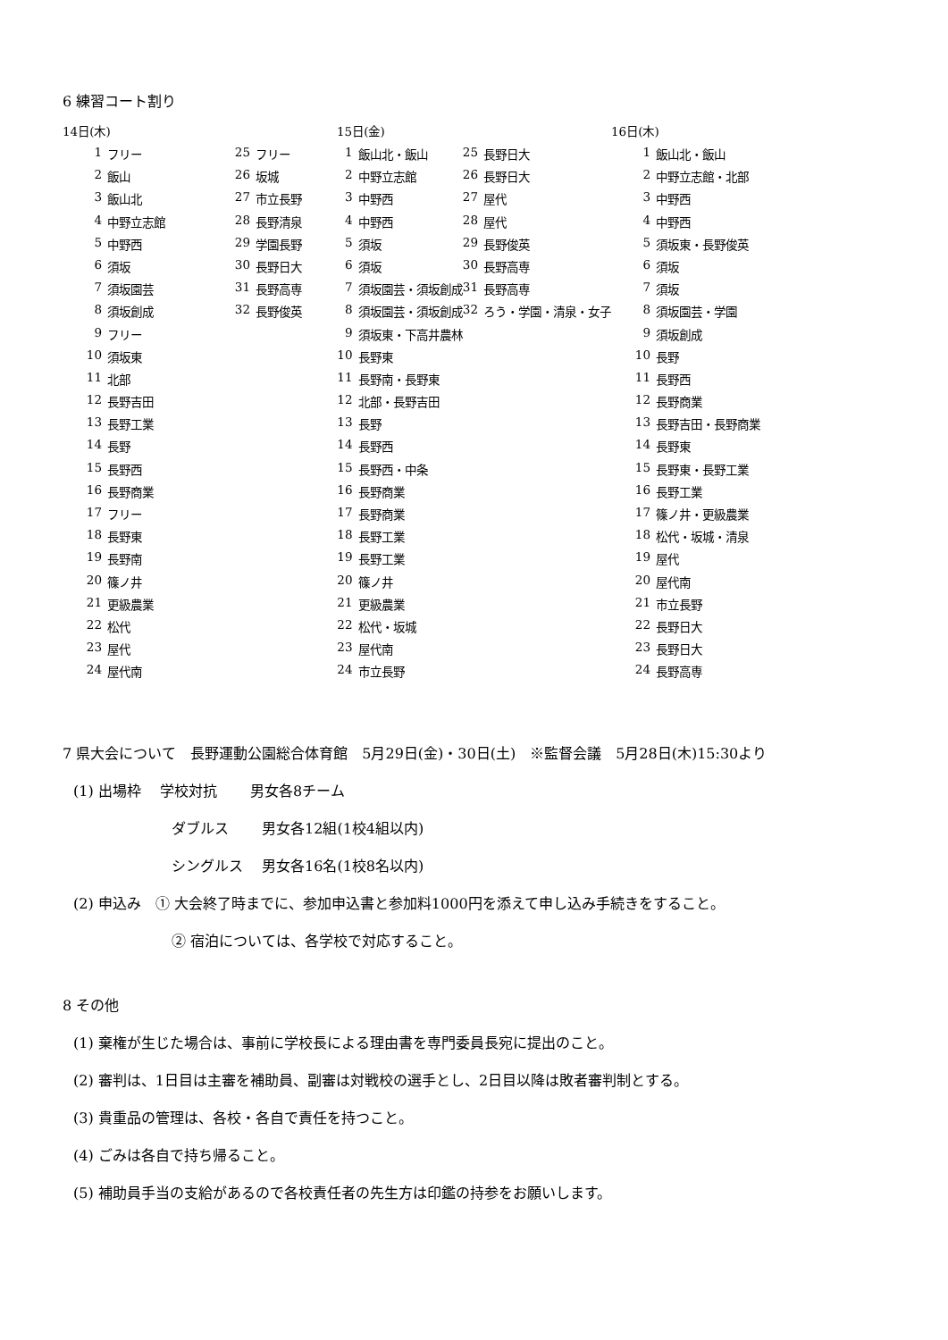6 練習コート割り
14日(木)
| 1 | フリー | 25 | フリー |
| 2 | 飯山 | 26 | 坂城 |
| 3 | 飯山北 | 27 | 市立長野 |
| 4 | 中野立志館 | 28 | 長野清泉 |
| 5 | 中野西 | 29 | 学園長野 |
| 6 | 須坂 | 30 | 長野日大 |
| 7 | 須坂園芸 | 31 | 長野高専 |
| 8 | 須坂創成 | 32 | 長野俊英 |
| 9 | フリー | | |
| 10 | 須坂東 | | |
| 11 | 北部 | | |
| 12 | 長野吉田 | | |
| 13 | 長野工業 | | |
| 14 | 長野 | | |
| 15 | 長野西 | | |
| 16 | 長野商業 | | |
| 17 | フリー | | |
| 18 | 長野東 | | |
| 19 | 長野南 | | |
| 20 | 篠ノ井 | | |
| 21 | 更級農業 | | |
| 22 | 松代 | | |
| 23 | 屋代 | | |
| 24 | 屋代南 | | |
15日(金)
| 1 | 飯山北・飯山 | 25 | 長野日大 |
| 2 | 中野立志館 | 26 | 長野日大 |
| 3 | 中野西 | 27 | 屋代 |
| 4 | 中野西 | 28 | 屋代 |
| 5 | 須坂 | 29 | 長野俊英 |
| 6 | 須坂 | 30 | 長野高専 |
| 7 | 須坂園芸・須坂創成 | 31 | 長野高専 |
| 8 | 須坂園芸・須坂創成 | 32 | ろう・学園・清泉・女子 |
| 9 | 須坂東・下高井農林 | | |
| 10 | 長野東 | | |
| 11 | 長野南・長野東 | | |
| 12 | 北部・長野吉田 | | |
| 13 | 長野 | | |
| 14 | 長野西 | | |
| 15 | 長野西・中条 | | |
| 16 | 長野商業 | | |
| 17 | 長野商業 | | |
| 18 | 長野工業 | | |
| 19 | 長野工業 | | |
| 20 | 篠ノ井 | | |
| 21 | 更級農業 | | |
| 22 | 松代・坂城 | | |
| 23 | 屋代南 | | |
| 24 | 市立長野 | | |
16日(木)
| 1 | 飯山北・飯山 |
| 2 | 中野立志館・北部 |
| 3 | 中野西 |
| 4 | 中野西 |
| 5 | 須坂東・長野俊英 |
| 6 | 須坂 |
| 7 | 須坂 |
| 8 | 須坂園芸・学園 |
| 9 | 須坂創成 |
| 10 | 長野 |
| 11 | 長野西 |
| 12 | 長野商業 |
| 13 | 長野吉田・長野商業 |
| 14 | 長野東 |
| 15 | 長野東・長野工業 |
| 16 | 長野工業 |
| 17 | 篠ノ井・更級農業 |
| 18 | 松代・坂城・清泉 |
| 19 | 屋代 |
| 20 | 屋代南 |
| 21 | 市立長野 |
| 22 | 長野日大 |
| 23 | 長野日大 |
| 24 | 長野高専 |
7 県大会について　長野運動公園総合体育館　5月29日(金)・30日(土)　※監督会議　5月28日(木)15:30より
(1) 出場枠　 学校対抗　　 男女各8チーム
ダブルス　　 男女各12組(1校4組以内)
シングルス　 男女各16名(1校8名以内)
(2) 申込み　① 大会終了時までに、参加申込書と参加料1000円を添えて申し込み手続きをすること。
② 宿泊については、各学校で対応すること。
8 その他
(1) 棄権が生じた場合は、事前に学校長による理由書を専門委員長宛に提出のこと。
(2) 審判は、1日目は主審を補助員、副審は対戦校の選手とし、2日目以降は敗者審判制とする。
(3) 貴重品の管理は、各校・各自で責任を持つこと。
(4) ごみは各自で持ち帰ること。
(5) 補助員手当の支給があるので各校責任者の先生方は印鑑の持参をお願いします。